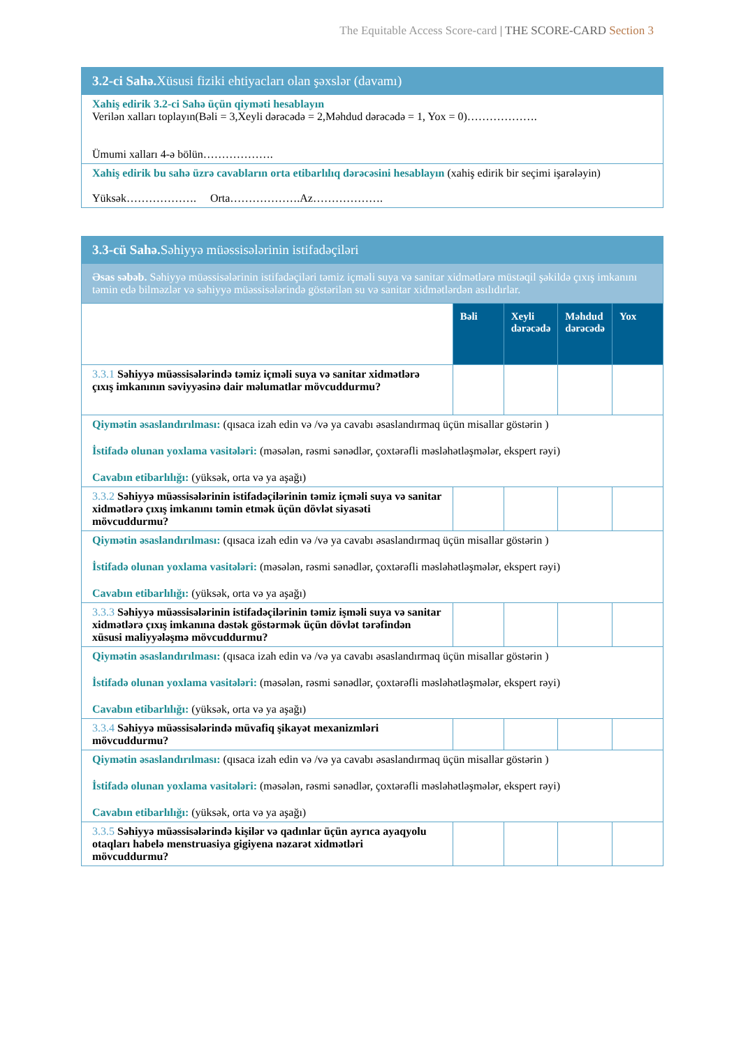The Equitable Access Score-card | THE SCORE-CARD Section 3
| 3.2-ci Sahə. Xüsusi fiziki ehtiyacları olan şəxslər (davamı) |
| Xahiş edirik 3.2-ci Sahə üçün qiymәti hesablayın Verilən xalları toplayın(Bəli = 3,Xeyli dərəcədə = 2,Məhdud dərəcədə = 1, Yox = 0)………………. Ümumi xalları 4-ə bölün………………. |
| Xahiş edirik bu sahə üzrə cavabların orta etibarlılıq dərəcəsini hesablayın (xahiş edirik bir seçimi işarələyin) Yüksək………………. Orta……………….Az………………. |
| 3.3-cü Sahə. Səhiyyə müəssisələrinin istifadəçiləri | | | | |
| Əsas səbəb. Səhiyyə müəssisələrinin istifadəçiləri təmiz içməli suya və sanitar xidmətlərə müstəqil şəkildə çıxış imkanını təmin edə bilməzlər və səhiyyə müəssisələrində göstərilən su və sanitar xidmətlərdən asılıdırlar. | | | | |
| | Bəli | Xeyli dərəcədə | Məhdud dərəcədə | Yox |
| 3.3.1 Səhiyyə müəssisələrində təmiz içməli suya və sanitar xidmətlərə çıxış imkanının səviyyəsinə dair məlumatlar mövcuddurmu? | | | | |
| Qiymətin əsaslandırılması: (qısaca izah edin və /və ya cavabı əsaslandırmaq üçün misallar göstərin ) İstifadə olunan yoxlama vasitələri: (məsələn, rəsmi sənədlər, çoxtərəfli məsləhətləşmələr, ekspert rəyi) Cavabın etibarlılığı: (yüksək, orta və ya aşağı) | | | | |
| 3.3.2 Səhiyyə müəssisələrinin istifadəçilərinin təmiz içməli suya və sanitar xidmətlərə çıxış imkanını təmin etmək üçün dövlət siyasəti mövcuddurmu? | | | | |
| Qiymətin əsaslandırılması: (qısaca izah edin və /və ya cavabı əsaslandırmaq üçün misallar göstərin ) İstifadə olunan yoxlama vasitələri: (məsələn, rəsmi sənədlər, çoxtərəfli məsləhətləşmələr, ekspert rəyi) Cavabın etibarlılığı: (yüksək, orta və ya aşağı) | | | | |
| 3.3.3 Səhiyyə müəssisələrinin istifadəçilərinin təmiz işməli suya və sanitar xidmətlərə çıxış imkanına dəstək göstərmək üçün dövlət tərəfindən xüsusi maliyyələşmə mövcuddurmu? | | | | |
| Qiymətin əsaslandırılması: (qısaca izah edin və /və ya cavabı əsaslandırmaq üçün misallar göstərin ) İstifadə olunan yoxlama vasitələri: (məsələn, rəsmi sənədlər, çoxtərəfli məsləhətləşmələr, ekspert rəyi) Cavabın etibarlılığı: (yüksək, orta və ya aşağı) | | | | |
| 3.3.4 Səhiyyə müəssisələrində müvafiq şikayət mexanizmləri mövcuddurmu? | | | | |
| Qiymətin əsaslandırılması: (qısaca izah edin və /və ya cavabı əsaslandırmaq üçün misallar göstərin ) İstifadə olunan yoxlama vasitələri: (məsələn, rəsmi sənədlər, çoxtərəfli məsləhətləşmələr, ekspert rəyi) Cavabın etibarlılığı: (yüksək, orta və ya aşağı) | | | | |
| 3.3.5 Səhiyyə müəssisələrində kişilər və qadınlar üçün ayrıca ayaqyolu otaqları habelə menstruasiya gigiyena nəzarət xidmətləri mövcuddurmu? | | | | |